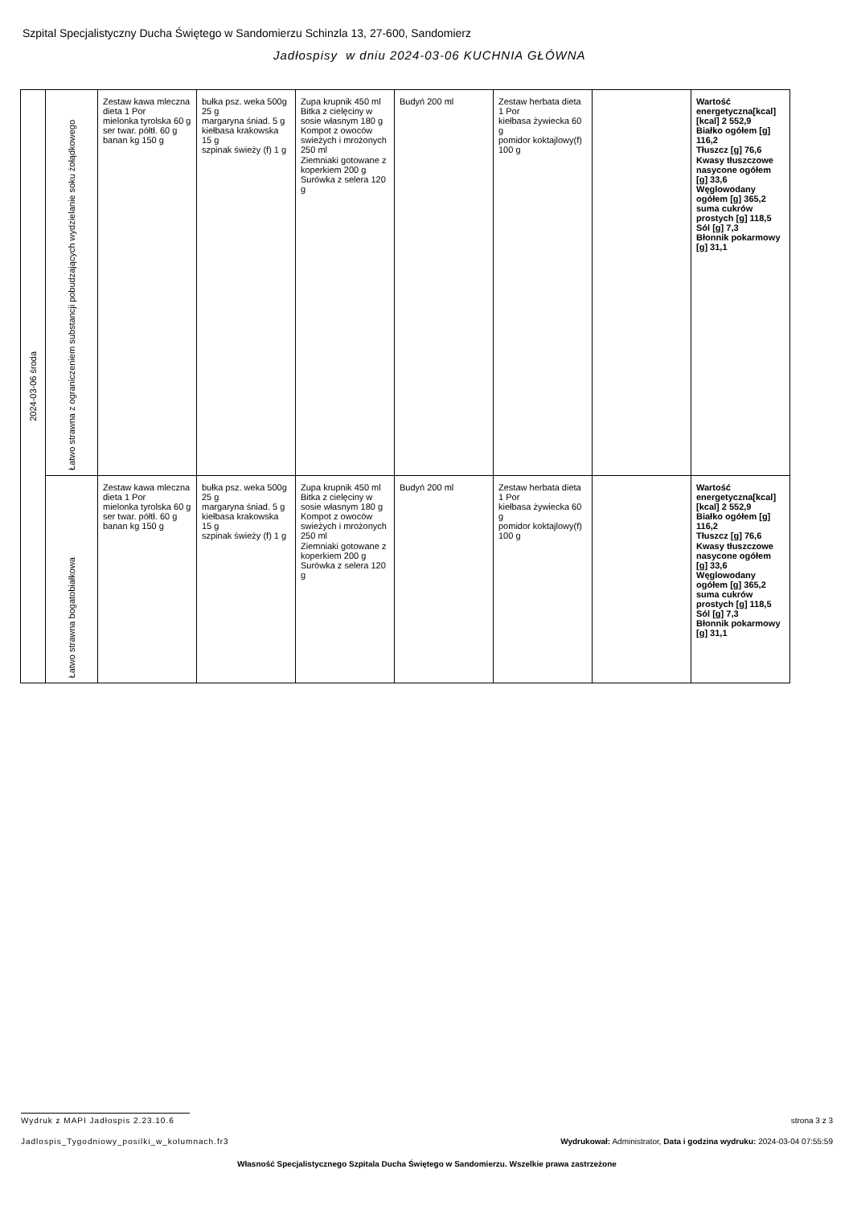Szpital Specjalistyczny Ducha Świętego w Sandomierzu Schinzla 13, 27-600, Sandomierz
Jadłospisy w dniu 2024-03-06 KUCHNIA GŁÓWNA
| 2024-03-06 środa | Łatwo strawna z ograniczeniem substancji pobudzających wydzielanie soku żołądkowego | Zestaw kawa mleczna dieta 1 Por mielonka tyrolska 60 g ser twar. półtł. 60 g banan kg 150 g | bułka psz. weka 500g 25 g margaryna śniad. 5 g kiełbasa krakowska 15 g szpinak świeży (f) 1 g | Zupa krupnik 450 ml Bitka z cielęciny w sosie własnym 180 g Kompot z owoców swieżych i mrożonych 250 ml Ziemniaki gotowane z koperkiem 200 g Surówka z selera 120 g | Budyń 200 ml | Zestaw herbata dieta 1 Por kiełbasa żywiecka 60 g pomidor koktajlowy(f) 100 g | | Wartość energetyczna[kcal] [kcal] 2 552,9 Białko ogółem [g] 116,2 Tłuszcz [g] 76,6 Kwasy tłuszczowe nasycone ogółem [g] 33,6 Węglowodany ogółem [g] 365,2 suma cukrów prostych [g] 118,5 Sól [g] 7,3 Błonnik pokarmowy [g] 31,1 |
| | Łatwo strawna bogatobiałkowa | Zestaw kawa mleczna dieta 1 Por mielonka tyrolska 60 g ser twar. półtł. 60 g banan kg 150 g | bułka psz. weka 500g 25 g margaryna śniad. 5 g kiełbasa krakowska 15 g szpinak świeży (f) 1 g | Zupa krupnik 450 ml Bitka z cielęciny w sosie własnym 180 g Kompot z owoców swieżych i mrożonych 250 ml Ziemniaki gotowane z koperkiem 200 g Surówka z selera 120 g | Budyń 200 ml | Zestaw herbata dieta 1 Por kiełbasa żywiecka 60 g pomidor koktajlowy(f) 100 g | | Wartość energetyczna[kcal] [kcal] 2 552,9 Białko ogółem [g] 116,2 Tłuszcz [g] 76,6 Kwasy tłuszczowe nasycone ogółem [g] 33,6 Węglowodany ogółem [g] 365,2 suma cukrów prostych [g] 118,5 Sól [g] 7,3 Błonnik pokarmowy [g] 31,1 |
Wydruk z MAPI Jadłospis 2.23.10.6
strona 3 z 3
Jadlospis_Tygodniowy_posilki_w_kolumnach.fr3 Wydrukował: Administrator, Data i godzina wydruku: 2024-03-04 07:55:59
Własność Specjalistycznego Szpitala Ducha Świętego w Sandomierzu. Wszelkie prawa zastrzeżone